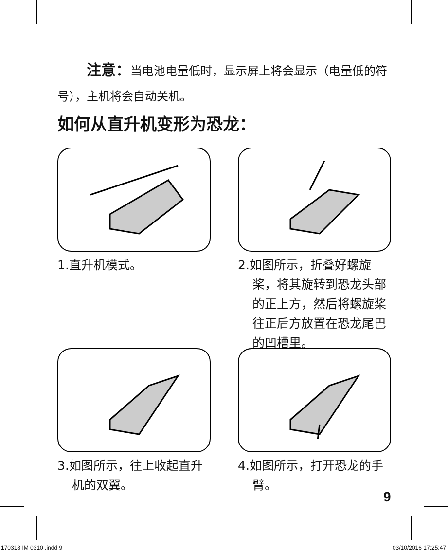注意：当电池电量低时，显示屏上将会显示（电量低的符号），主机将会自动关机。
如何从直升机变形为恐龙：
1.直升机模式。
2.如图所示，折叠好螺旋桨，将其旋转到恐龙头部的正上方，然后将螺旋桨往正后方放置在恐龙尾巴的凹槽里。
3.如图所示，往上收起直升机的双翼。
4.如图所示，打开恐龙的手臂。
9
170318 IM 0310 .indd 9 03/10/2016 17:25:47